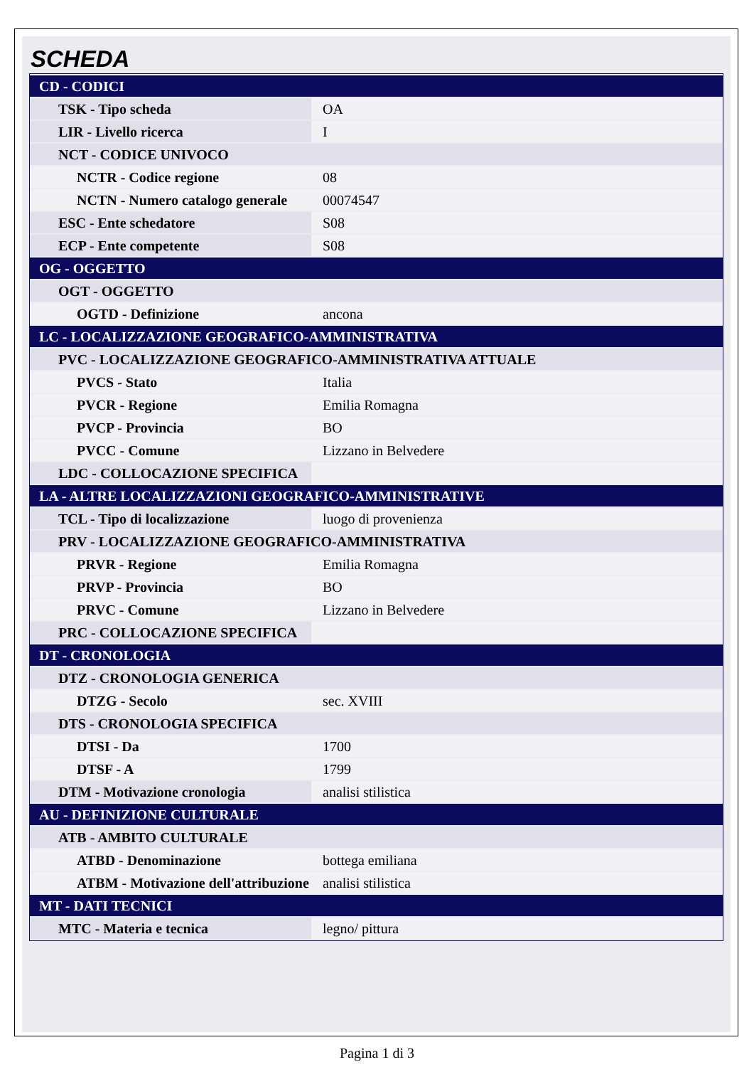SCHEDA
| CD - CODICI | |
| TSK - Tipo scheda | OA |
| LIR - Livello ricerca | I |
| NCT - CODICE UNIVOCO | |
| NCTR - Codice regione | 08 |
| NCTN - Numero catalogo generale | 00074547 |
| ESC - Ente schedatore | S08 |
| ECP - Ente competente | S08 |
| OG - OGGETTO | |
| OGT - OGGETTO | |
| OGTD - Definizione | ancona |
| LC - LOCALIZZAZIONE GEOGRAFICO-AMMINISTRATIVA | |
| PVC - LOCALIZZAZIONE GEOGRAFICO-AMMINISTRATIVA ATTUALE | |
| PVCS - Stato | Italia |
| PVCR - Regione | Emilia Romagna |
| PVCP - Provincia | BO |
| PVCC - Comune | Lizzano in Belvedere |
| LDC - COLLOCAZIONE SPECIFICA | |
| LA - ALTRE LOCALIZZAZIONI GEOGRAFICO-AMMINISTRATIVE | |
| TCL - Tipo di localizzazione | luogo di provenienza |
| PRV - LOCALIZZAZIONE GEOGRAFICO-AMMINISTRATIVA | |
| PRVR - Regione | Emilia Romagna |
| PRVP - Provincia | BO |
| PRVC - Comune | Lizzano in Belvedere |
| PRC - COLLOCAZIONE SPECIFICA | |
| DT - CRONOLOGIA | |
| DTZ - CRONOLOGIA GENERICA | |
| DTZG - Secolo | sec. XVIII |
| DTS - CRONOLOGIA SPECIFICA | |
| DTSI - Da | 1700 |
| DTSF - A | 1799 |
| DTM - Motivazione cronologia | analisi stilistica |
| AU - DEFINIZIONE CULTURALE | |
| ATB - AMBITO CULTURALE | |
| ATBD - Denominazione | bottega emiliana |
| ATBM - Motivazione dell'attribuzione | analisi stilistica |
| MT - DATI TECNICI | |
| MTC - Materia e tecnica | legno/ pittura |
Pagina 1 di 3